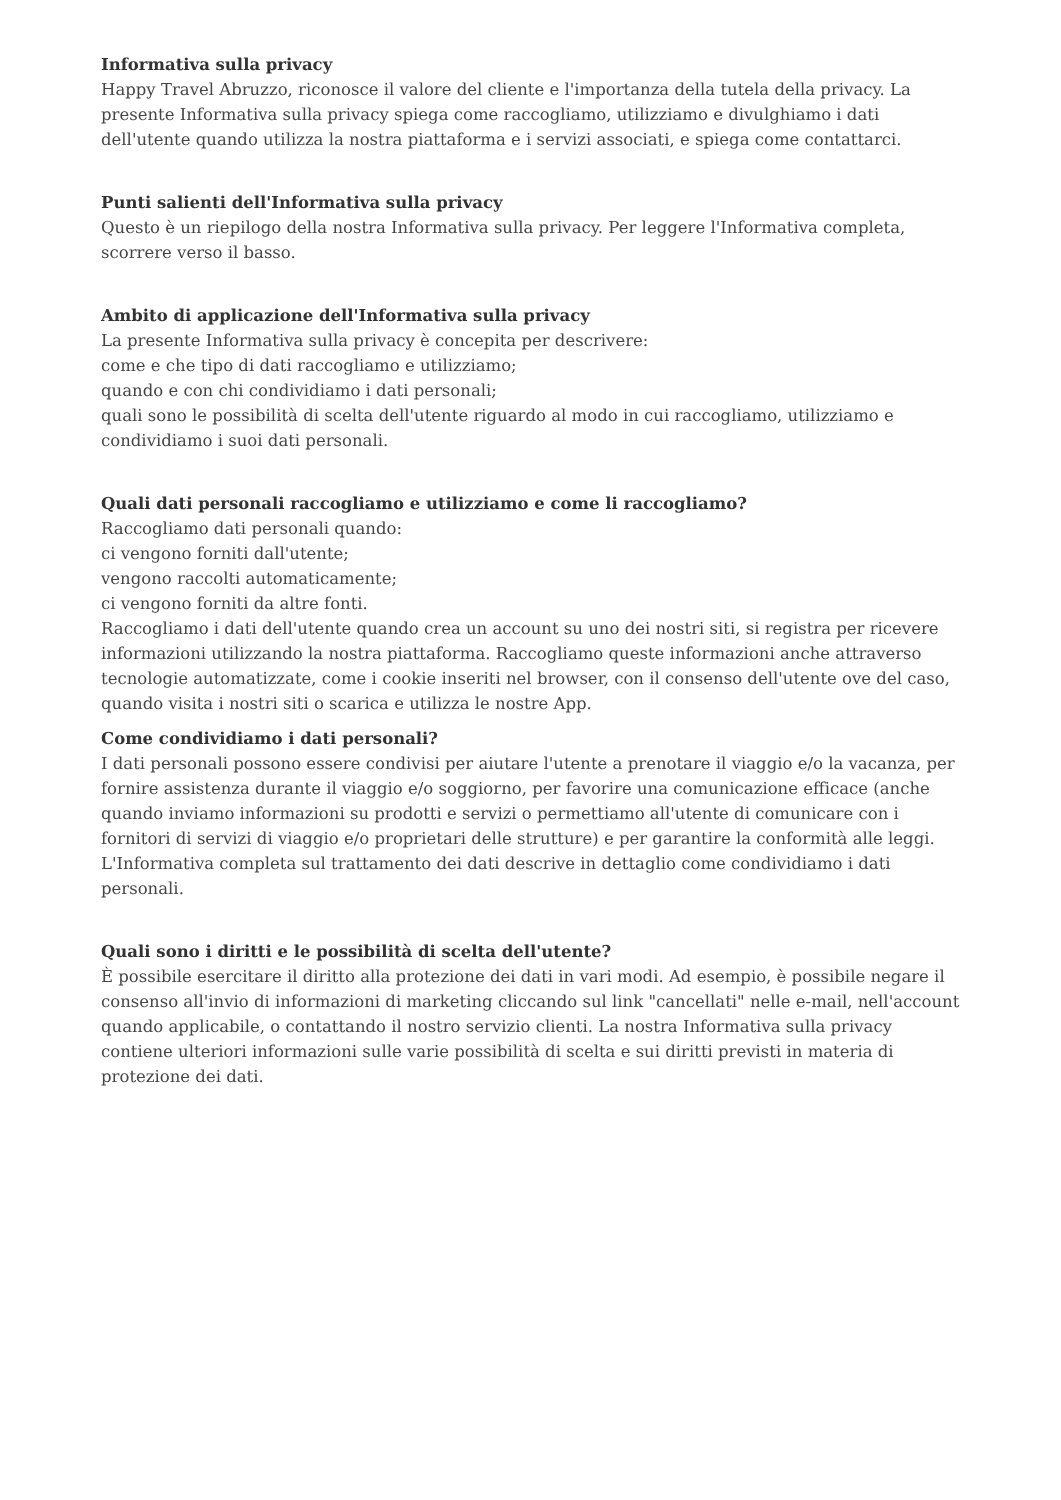Informativa sulla privacy
Happy Travel Abruzzo, riconosce il valore del cliente e l'importanza della tutela della privacy. La presente Informativa sulla privacy spiega come raccogliamo, utilizziamo e divulghiamo i dati dell'utente quando utilizza la nostra piattaforma e i servizi associati, e spiega come contattarci.
Punti salienti dell'Informativa sulla privacy
Questo è un riepilogo della nostra Informativa sulla privacy. Per leggere l'Informativa completa, scorrere verso il basso.
Ambito di applicazione dell'Informativa sulla privacy
La presente Informativa sulla privacy è concepita per descrivere:
come e che tipo di dati raccogliamo e utilizziamo;
quando e con chi condividiamo i dati personali;
quali sono le possibilità di scelta dell'utente riguardo al modo in cui raccogliamo, utilizziamo e condividiamo i suoi dati personali.
Quali dati personali raccogliamo e utilizziamo e come li raccogliamo?
Raccogliamo dati personali quando:
ci vengono forniti dall'utente;
vengono raccolti automaticamente;
ci vengono forniti da altre fonti.
Raccogliamo i dati dell'utente quando crea un account su uno dei nostri siti, si registra per ricevere informazioni utilizzando la nostra piattaforma. Raccogliamo queste informazioni anche attraverso tecnologie automatizzate, come i cookie inseriti nel browser, con il consenso dell'utente ove del caso, quando visita i nostri siti o scarica e utilizza le nostre App.
Come condividiamo i dati personali?
I dati personali possono essere condivisi per aiutare l'utente a prenotare il viaggio e/o la vacanza, per fornire assistenza durante il viaggio e/o soggiorno, per favorire una comunicazione efficace (anche quando inviamo informazioni su prodotti e servizi o permettiamo all'utente di comunicare con i fornitori di servizi di viaggio e/o proprietari delle strutture) e per garantire la conformità alle leggi. L'Informativa completa sul trattamento dei dati descrive in dettaglio come condividiamo i dati personali.
Quali sono i diritti e le possibilità di scelta dell'utente?
È possibile esercitare il diritto alla protezione dei dati in vari modi. Ad esempio, è possibile negare il consenso all'invio di informazioni di marketing cliccando sul link "cancellati" nelle e-mail, nell'account quando applicabile, o contattando il nostro servizio clienti. La nostra Informativa sulla privacy contiene ulteriori informazioni sulle varie possibilità di scelta e sui diritti previsti in materia di protezione dei dati.